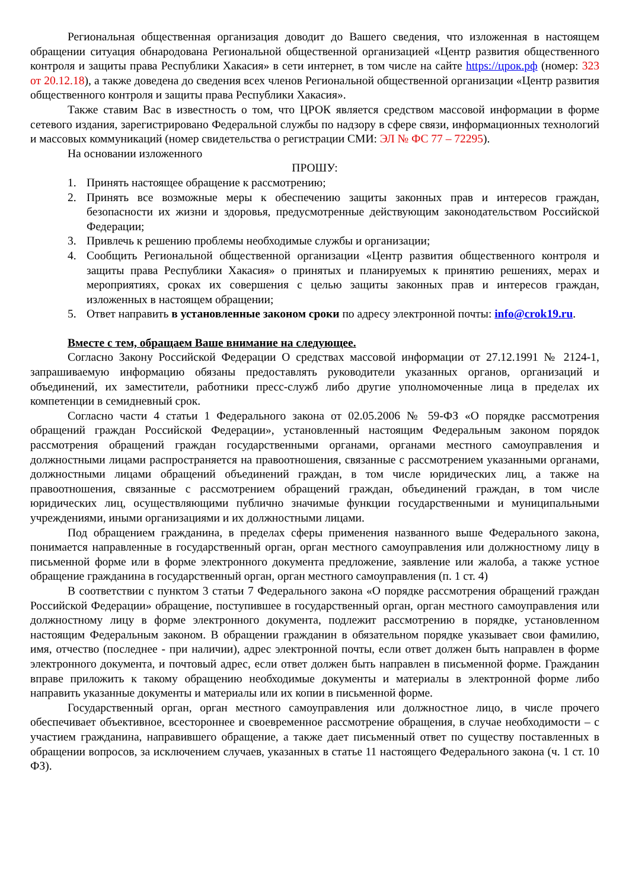Региональная общественная организация доводит до Вашего сведения, что изложенная в настоящем обращении ситуация обнародована Региональной общественной организацией «Центр развития общественного контроля и защиты права Республики Хакасия» в сети интернет, в том числе на сайте https://црок.рф (номер: 323 от 20.12.18), а также доведена до сведения всех членов Региональной общественной организации «Центр развития общественного контроля и защиты права Республики Хакасия».
Также ставим Вас в известность о том, что ЦРОК является средством массовой информации в форме сетевого издания, зарегистрировано Федеральной службы по надзору в сфере связи, информационных технологий и массовых коммуникаций (номер свидетельства о регистрации СМИ: ЭЛ № ФС 77 – 72295).
На основании изложенного
ПРОШУ:
1. Принять настоящее обращение к рассмотрению;
2. Принять все возможные меры к обеспечению защиты законных прав и интересов граждан, безопасности их жизни и здоровья, предусмотренные действующим законодательством Российской Федерации;
3. Привлечь к решению проблемы необходимые службы и организации;
4. Сообщить Региональной общественной организации «Центр развития общественного контроля и защиты права Республики Хакасия» о принятых и планируемых к принятию решениях, мерах и мероприятиях, сроках их совершения с целью защиты законных прав и интересов граждан, изложенных в настоящем обращении;
5. Ответ направить в установленные законом сроки по адресу электронной почты: info@crok19.ru.
Вместе с тем, обращаем Ваше внимание на следующее.
Согласно Закону Российской Федерации О средствах массовой информации от 27.12.1991 № 2124-1, запрашиваемую информацию обязаны предоставлять руководители указанных органов, организаций и объединений, их заместители, работники пресс-служб либо другие уполномоченные лица в пределах их компетенции в семидневный срок.
Согласно части 4 статьи 1 Федерального закона от 02.05.2006 № 59-ФЗ «О порядке рассмотрения обращений граждан Российской Федерации», установленный настоящим Федеральным законом порядок рассмотрения обращений граждан государственными органами, органами местного самоуправления и должностными лицами распространяется на правоотношения, связанные с рассмотрением указанными органами, должностными лицами обращений объединений граждан, в том числе юридических лиц, а также на правоотношения, связанные с рассмотрением обращений граждан, объединений граждан, в том числе юридических лиц, осуществляющими публично значимые функции государственными и муниципальными учреждениями, иными организациями и их должностными лицами.
Под обращением гражданина, в пределах сферы применения названного выше Федерального закона, понимается направленные в государственный орган, орган местного самоуправления или должностному лицу в письменной форме или в форме электронного документа предложение, заявление или жалоба, а также устное обращение гражданина в государственный орган, орган местного самоуправления (п. 1 ст. 4)
В соответствии с пунктом 3 статьи 7 Федерального закона «О порядке рассмотрения обращений граждан Российской Федерации» обращение, поступившее в государственный орган, орган местного самоуправления или должностному лицу в форме электронного документа, подлежит рассмотрению в порядке, установленном настоящим Федеральным законом. В обращении гражданин в обязательном порядке указывает свои фамилию, имя, отчество (последнее - при наличии), адрес электронной почты, если ответ должен быть направлен в форме электронного документа, и почтовый адрес, если ответ должен быть направлен в письменной форме. Гражданин вправе приложить к такому обращению необходимые документы и материалы в электронной форме либо направить указанные документы и материалы или их копии в письменной форме.
Государственный орган, орган местного самоуправления или должностное лицо, в числе прочего обеспечивает объективное, всестороннее и своевременное рассмотрение обращения, в случае необходимости – с участием гражданина, направившего обращение, а также дает письменный ответ по существу поставленных в обращении вопросов, за исключением случаев, указанных в статье 11 настоящего Федерального закона (ч. 1 ст. 10 ФЗ).